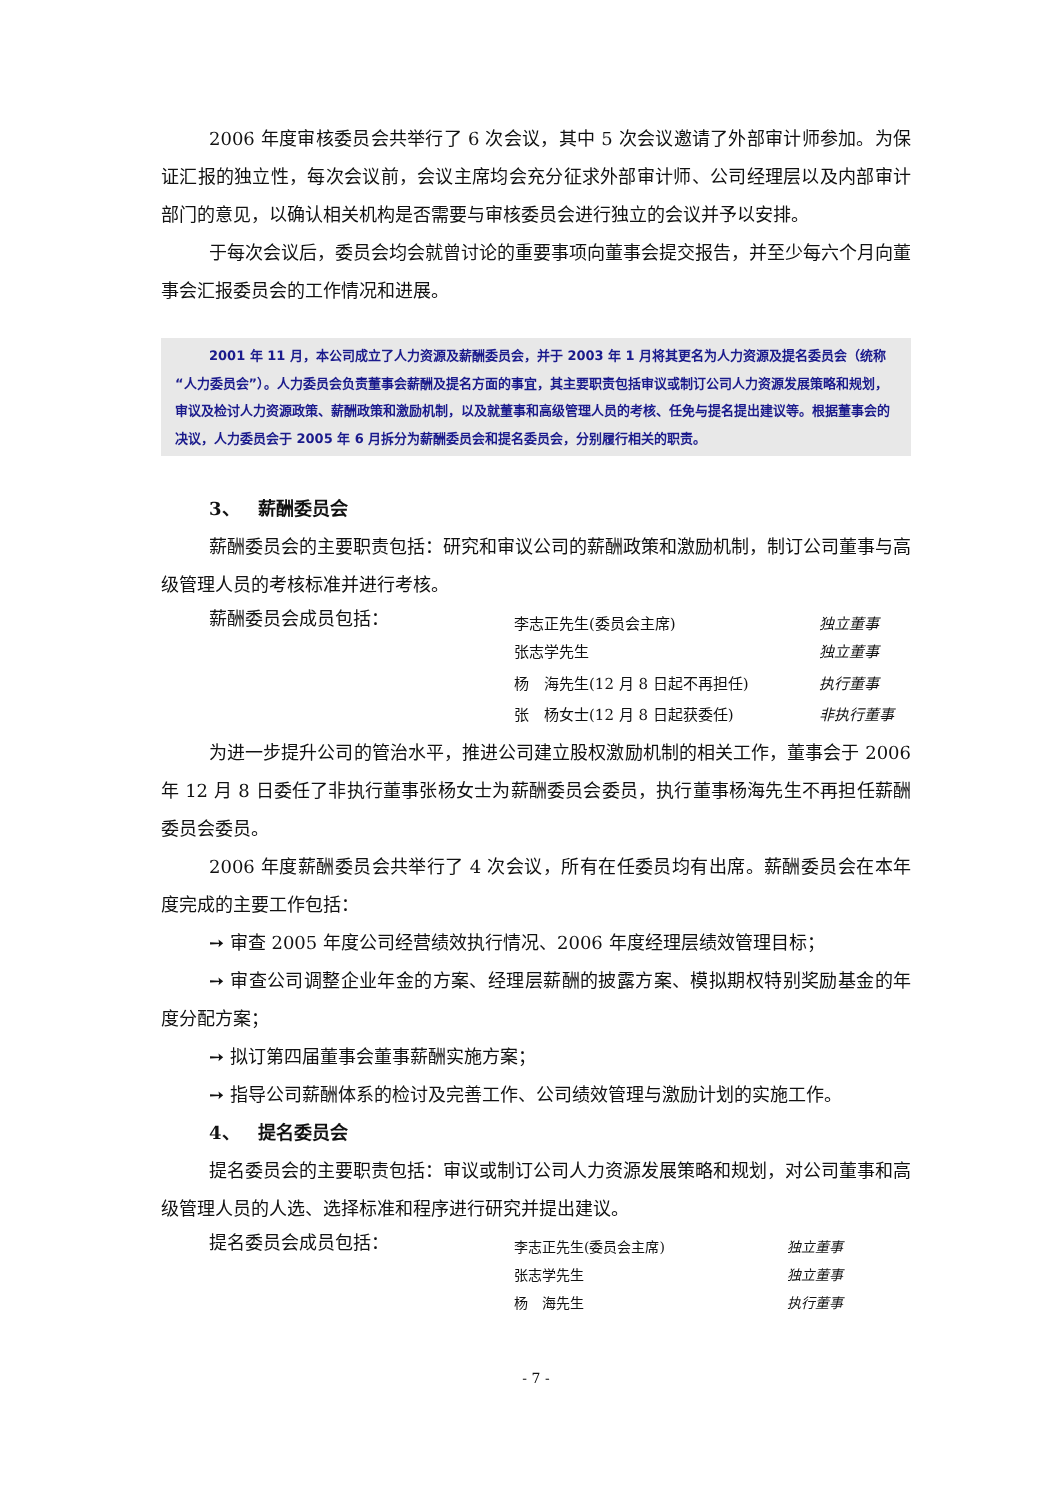2006 年度审核委员会共举行了 6 次会议，其中 5 次会议邀请了外部审计师参加。为保证汇报的独立性，每次会议前，会议主席均会充分征求外部审计师、公司经理层以及内部审计部门的意见，以确认相关机构是否需要与审核委员会进行独立的会议并予以安排。
于每次会议后，委员会均会就曾讨论的重要事项向董事会提交报告，并至少每六个月向董事会汇报委员会的工作情况和进展。
2001 年 11 月，本公司成立了人力资源及薪酬委员会，并于 2003 年 1 月将其更名为人力资源及提名委员会（统称“人力委员会”）。人力委员会负责董事会薪酬及提名方面的事宜，其主要职责包括审议或制订公司人力资源发展策略和规划，审议及检讨人力资源政策、薪酬政策和激励机制，以及就董事和高级管理人员的考核、任免与提名提出建议等。根据董事会的决议，人力委员会于 2005 年 6 月拆分为薪酬委员会和提名委员会，分别履行相关的职责。
3、 薪酬委员会
薪酬委员会的主要职责包括：研究和审议公司的薪酬政策和激励机制，制订公司董事与高级管理人员的考核标准并进行考核。
| 薪酬委员会成员包括： | 李志正先生(委员会主席) | 独立董事 |
| | 张志学先生 | 独立董事 |
| | 杨 海先生(12 月 8 日起不再担任) | 执行董事 |
| | 张 杨女士(12 月 8 日起获委任) | 非执行董事 |
为进一步提升公司的管治水平，推进公司建立股权激励机制的相关工作，董事会于 2006 年 12 月 8 日委任了非执行董事张杨女士为薪酬委员会委员，执行董事杨海先生不再担任薪酬委员会委员。
2006 年度薪酬委员会共举行了 4 次会议，所有在任委员均有出席。薪酬委员会在本年度完成的主要工作包括：
➙ 审查 2005 年度公司经营绩效执行情况、2006 年度经理层绩效管理目标；
➙ 审查公司调整企业年金的方案、经理层薪酬的披露方案、模拟期权特别奖励基金的年度分配方案；
➙ 拟订第四届董事会董事薪酬实施方案；
➙ 指导公司薪酬体系的检讨及完善工作、公司绩效管理与激励计划的实施工作。
4、 提名委员会
提名委员会的主要职责包括：审议或制订公司人力资源发展策略和规划，对公司董事和高级管理人员的人选、选择标准和程序进行研究并提出建议。
| 提名委员会成员包括： | 李志正先生(委员会主席) | 独立董事 |
| | 张志学先生 | 独立董事 |
| | 杨 海先生 | 执行董事 |
- 7 -